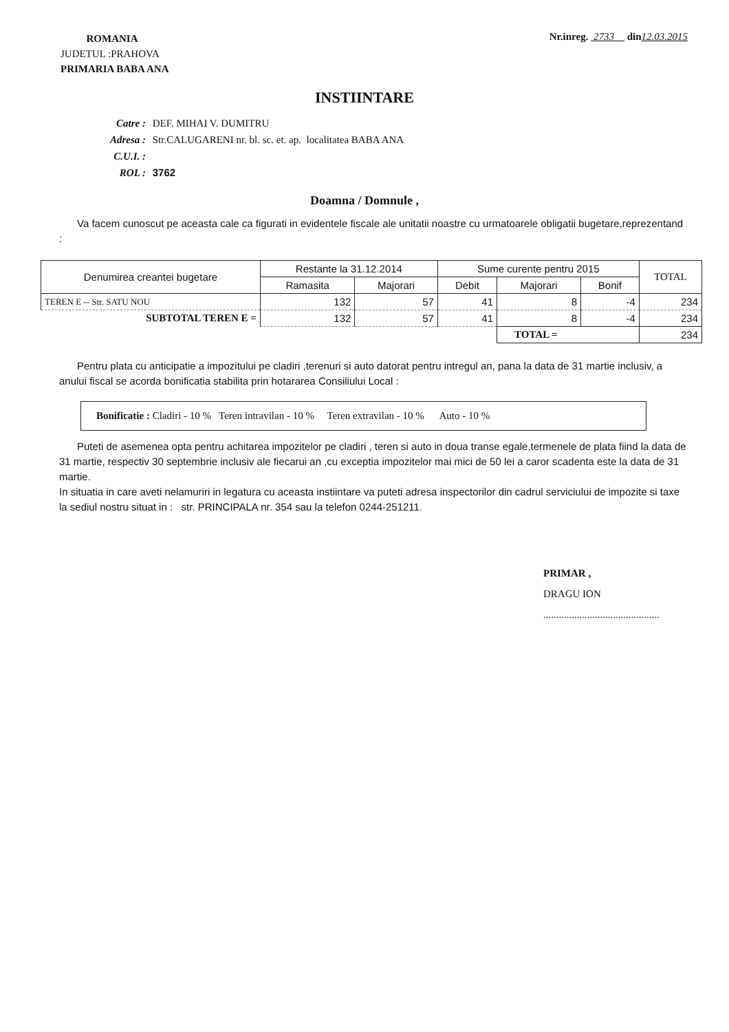ROMANIA
JUDETUL :PRAHOVA
PRIMARIA BABA ANA
Nr.inreg. 2733 din 12.03.2015
INSTIINTARE
Catre : DEF. MIHAI V. DUMITRU
Adresa : Str.CALUGARENI nr. bl. sc. et. ap. localitatea BABA ANA
C.U.I. :
ROL : 3762
Doamna / Domnule ,
Va facem cunoscut pe aceasta cale ca figurati in evidentele fiscale ale unitatii noastre cu urmatoarele obligatii bugetare,reprezentand :
| Denumirea creantei bugetare | Restante la 31.12.2014 | | Sume curente pentru 2015 | | | TOTAL |
| --- | --- | --- | --- | --- | --- | --- |
| | Ramasita | Majorari | Debit | Majorari | Bonif | |
| TEREN E -- Str. SATU NOU | 132 | 57 | 41 | 8 | -4 | 234 |
| SUBTOTAL TEREN E = | 132 | 57 | 41 | 8 | -4 | 234 |
| | | | | TOTAL = | | 234 |
Pentru plata cu anticipatie a impozitului pe cladiri ,terenuri si auto datorat pentru intregul an, pana la data de 31 martie inclusiv, a anului fiscal se acorda bonificatia stabilita prin hotararea Consiliului Local :
Bonificatie : Cladiri - 10 % Teren intravilan - 10 % Teren extravilan - 10 % Auto - 10 %
Puteti de asemenea opta pentru achitarea impozitelor pe cladiri , teren si auto in doua transe egale,termenele de plata fiind la data de 31 martie, respectiv 30 septembrie inclusiv ale fiecarui an ,cu exceptia impozitelor mai mici de 50 lei a caror scadenta este la data de 31 martie.
In situatia in care aveti nelamuriri in legatura cu aceasta instiintare va puteti adresa inspectorilor din cadrul serviciului de impozite si taxe la sediul nostru situat in : str. PRINCIPALA nr. 354 sau la telefon 0244-251211.
PRIMAR ,
DRAGU ION
.............................................